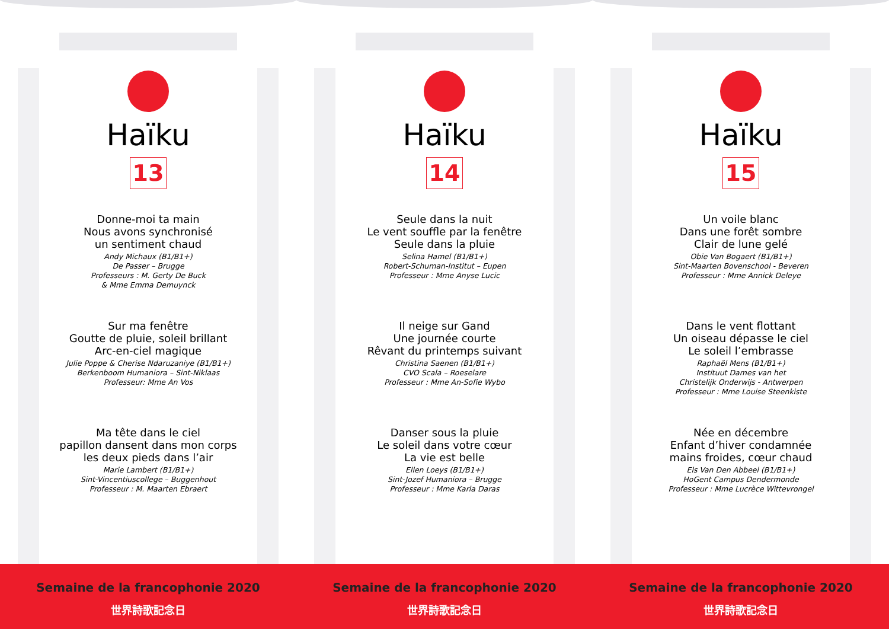Haïku
13
Donne-moi ta main
Nous avons synchronisé
un sentiment chaud
Andy Michaux (B1/B1+)
De Passer – Brugge
Professeurs : M. Gerty De Buck
& Mme Emma Demuynck
Sur ma fenêtre
Goutte de pluie, soleil brillant
Arc-en-ciel magique
Julie Poppe & Cherise Ndaruzaniye (B1/B1+)
Berkenboom Humaniora – Sint-Niklaas
Professeur: Mme An Vos
Ma tête dans le ciel
papillon dansent dans mon corps
les deux pieds dans l’air
Marie Lambert (B1/B1+)
Sint-Vincentiuscollege – Buggenhout
Professeur : M. Maarten Ebraert
Haïku
14
Seule dans la nuit
Le vent souffle par la fenêtre
Seule dans la pluie
Selina Hamel (B1/B1+)
Robert-Schuman-Institut – Eupen
Professeur : Mme Anyse Lucic
Il neige sur Gand
Une journée courte
Rêvant du printemps suivant
Christina Saenen (B1/B1+)
CVO Scala – Roeselare
Professeur : Mme An-Sofie Wybo
Danser sous la pluie
Le soleil dans votre cœur
La vie est belle
Ellen Loeys (B1/B1+)
Sint-Jozef Humaniora – Brugge
Professeur : Mme Karla Daras
Haïku
15
Un voile blanc
Dans une forêt sombre
Clair de lune gelé
Obie Van Bogaert (B1/B1+)
Sint-Maarten Bovenschool - Beveren
Professeur : Mme Annick Deleye
Dans le vent flottant
Un oiseau dépasse le ciel
Le soleil l’embrasse
Raphaël Mens (B1/B1+)
Instituut Dames van het
Christelijk Onderwijs - Antwerpen
Professeur : Mme Louise Steenkiste
Née en décembre
Enfant d’hiver condamnée
mains froides, cœur chaud
Els Van Den Abbeel (B1/B1+)
HoGent Campus Dendermonde
Professeur : Mme Lucrèce Wittevrongel
Semaine de la francophonie 2020
世界詩歌記念日
Semaine de la francophonie 2020
世界詩歌記念日
Semaine de la francophonie 2020
世界詩歌記念日